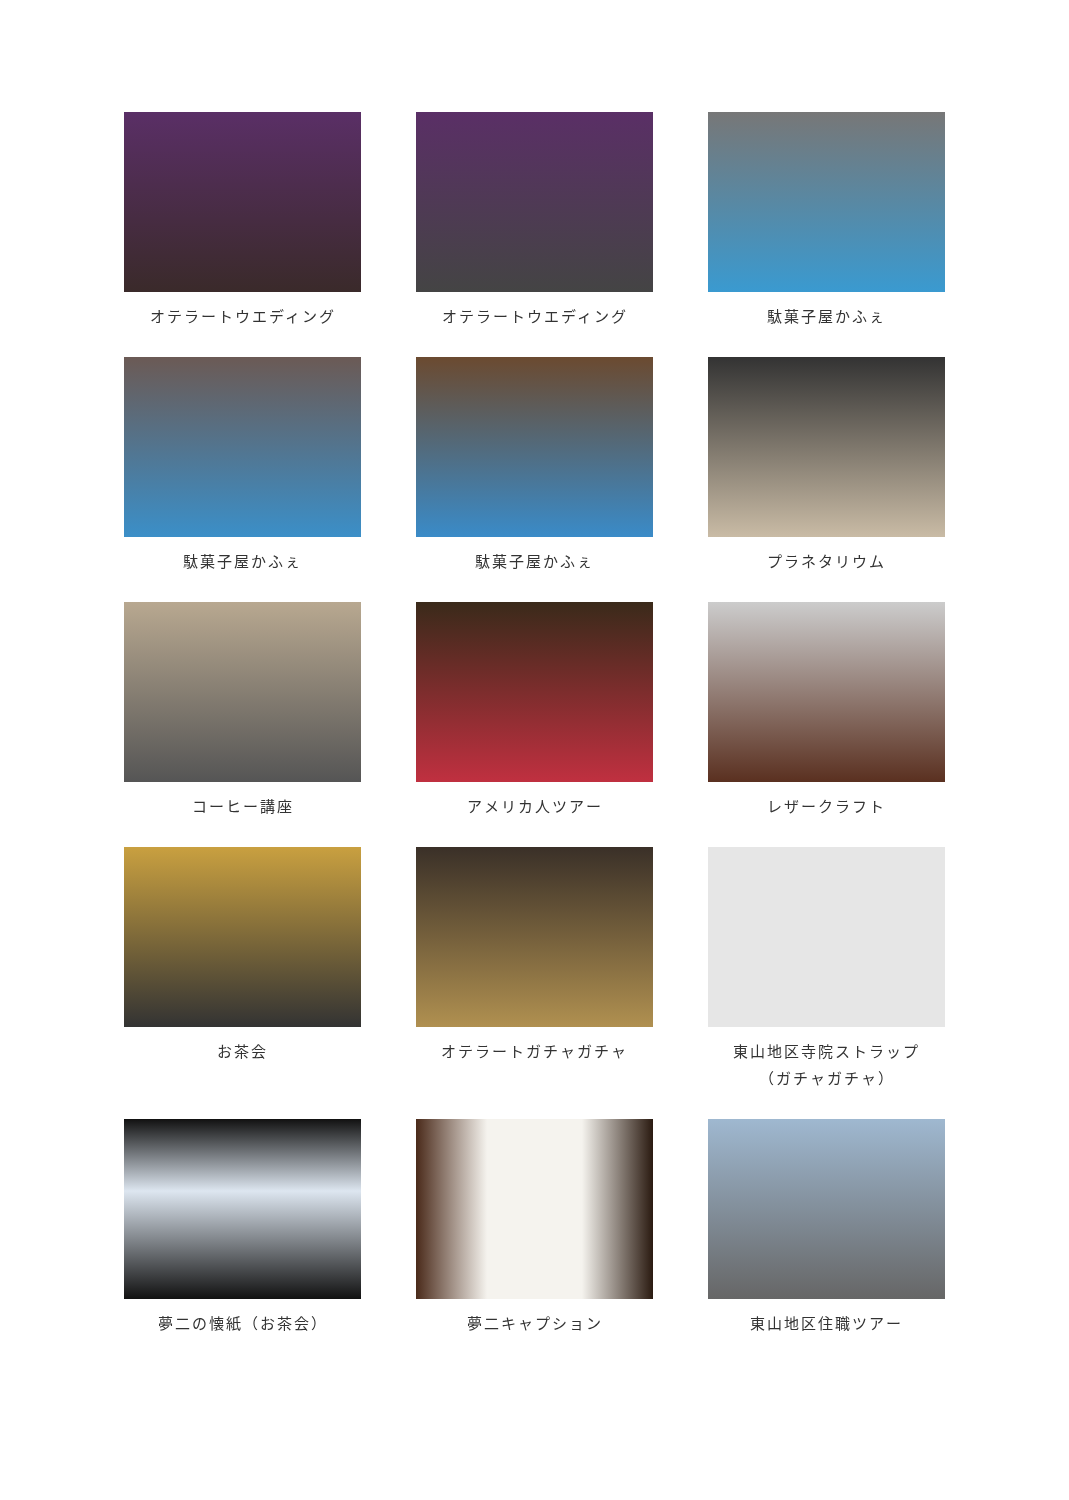オテラートウエディング
オテラートウエディング
駄菓子屋かふぇ
駄菓子屋かふぇ
駄菓子屋かふぇ
プラネタリウム
コーヒー講座
アメリカ人ツアー
レザークラフト
お茶会
オテラートガチャガチャ
東山地区寺院ストラップ
（ガチャガチャ）
夢二の懐紙（お茶会）
夢二キャプション
東山地区住職ツアー